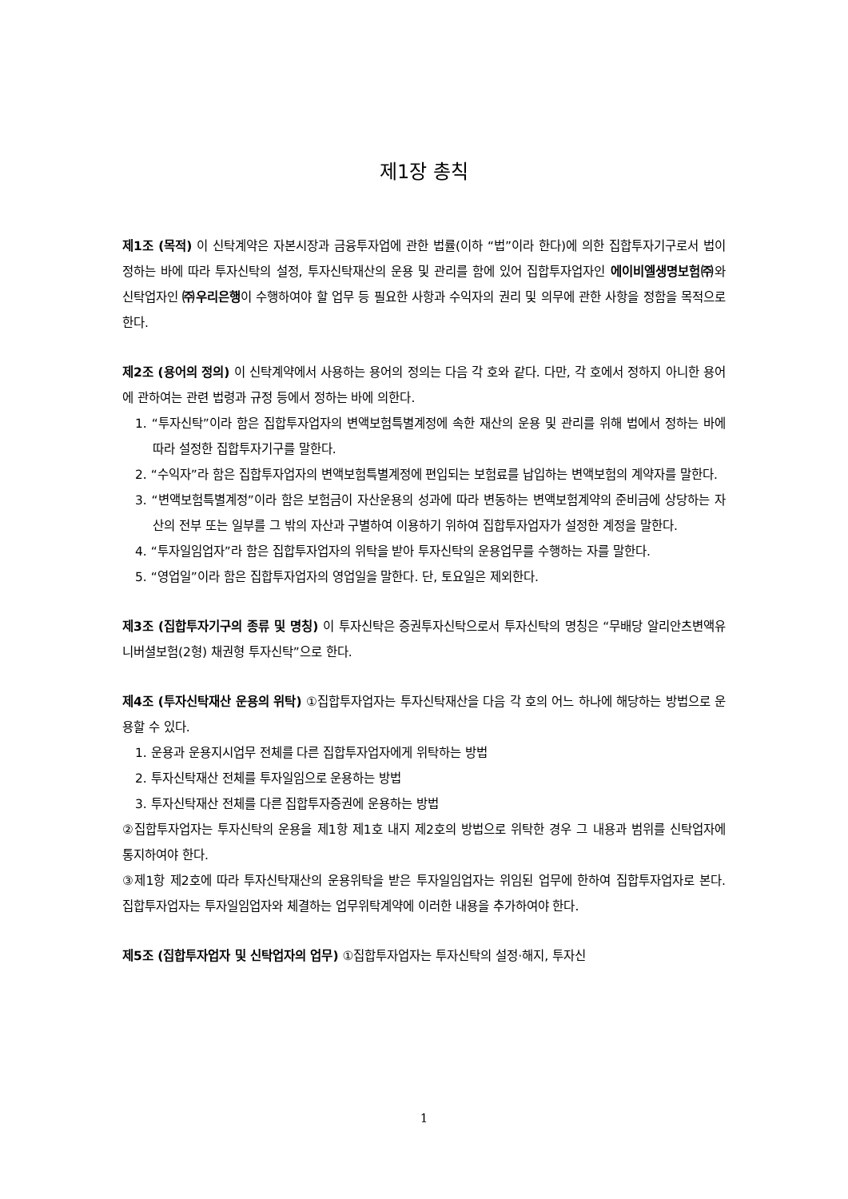제1장 총칙
제1조 (목적) 이 신탁계약은 자본시장과 금융투자업에 관한 법률(이하 “법”이라 한다)에 의한 집합투자기구로서 법이 정하는 바에 따라 투자신탁의 설정, 투자신탁재산의 운용 및 관리를 함에 있어 집합투자업자인 에이비엘생명보험㈜와 신탁업자인 ㈜우리은행이 수행하여야 할 업무 등 필요한 사항과 수익자의 권리 및 의무에 관한 사항을 정함을 목적으로 한다.
제2조 (용어의 정의) 이 신탁계약에서 사용하는 용어의 정의는 다음 각 호와 같다. 다만, 각 호에서 정하지 아니한 용어에 관하여는 관련 법령과 규정 등에서 정하는 바에 의한다.
1. “투자신탁”이라 함은 집합투자업자의 변액보험특별계정에 속한 재산의 운용 및 관리를 위해 법에서 정하는 바에 따라 설정한 집합투자기구를 말한다.
2. “수익자”라 함은 집합투자업자의 변액보험특별계정에 편입되는 보험료를 납입하는 변액보험의 계약자를 말한다.
3. “변액보험특별계정”이라 함은 보험금이 자산운용의 성과에 따라 변동하는 변액보험계약의 준비금에 상당하는 자산의 전부 또는 일부를 그 밖의 자산과 구별하여 이용하기 위하여 집합투자업자가 설정한 계정을 말한다.
4. “투자일임업자”라 함은 집합투자업자의 위탁을 받아 투자신탁의 운용업무를 수행하는 자를 말한다.
5. “영업일”이라 함은 집합투자업자의 영업일을 말한다. 단, 토요일은 제외한다.
제3조 (집합투자기구의 종류 및 명칭) 이 투자신탁은 증권투자신탁으로서 투자신탁의 명칭은 “무배당 알리안츠변액유니버셜보험(2형) 채권형 투자신탁”으로 한다.
제4조 (투자신탁재산 운용의 위탁) ①집합투자업자는 투자신탁재산을 다음 각 호의 어느 하나에 해당하는 방법으로 운용할 수 있다.
1. 운용과 운용지시업무 전체를 다른 집합투자업자에게 위탁하는 방법
2. 투자신탁재산 전체를 투자일임으로 운용하는 방법
3. 투자신탁재산 전체를 다른 집합투자증권에 운용하는 방법
②집합투자업자는 투자신탁의 운용을 제1항 제1호 내지 제2호의 방법으로 위탁한 경우 그 내용과 범위를 신탁업자에 통지하여야 한다.
③제1항 제2호에 따라 투자신탁재산의 운용위탁을 받은 투자일임업자는 위임된 업무에 한하여 집합투자업자로 본다. 집합투자업자는 투자일임업자와 체결하는 업무위탁계약에 이러한 내용을 추가하여야 한다.
제5조 (집합투자업자 및 신탁업자의 업무) ①집합투자업자는 투자신탁의 설정·해지, 투자신
1